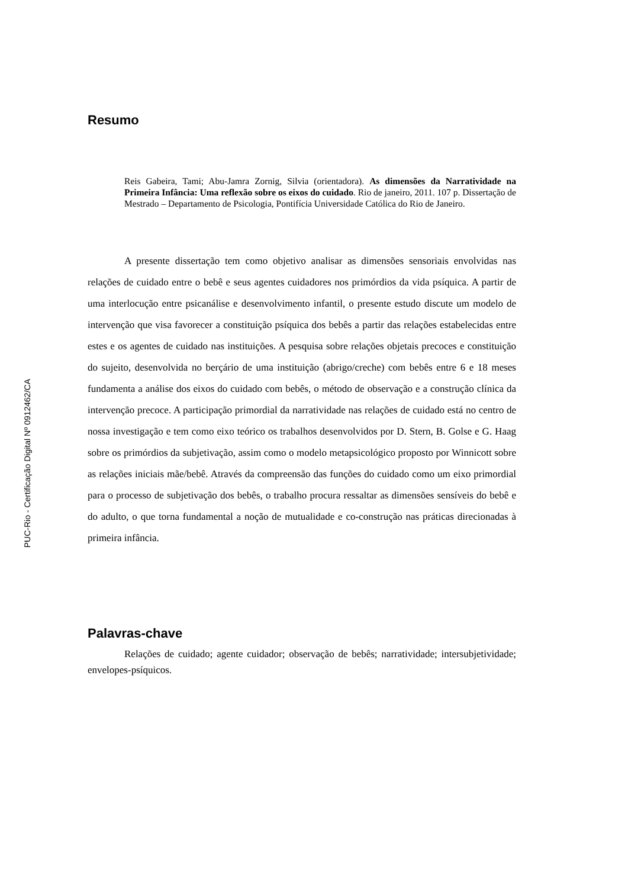PUC-Rio - Certificação Digital Nº 0912462/CA
Resumo
Reis Gabeira, Tami; Abu-Jamra Zornig, Silvia (orientadora). As dimensões da Narratividade na Primeira Infância: Uma reflexão sobre os eixos do cuidado. Rio de janeiro, 2011. 107 p. Dissertação de Mestrado – Departamento de Psicologia, Pontifícia Universidade Católica do Rio de Janeiro.
A presente dissertação tem como objetivo analisar as dimensões sensoriais envolvidas nas relações de cuidado entre o bebê e seus agentes cuidadores nos primórdios da vida psíquica. A partir de uma interlocução entre psicanálise e desenvolvimento infantil, o presente estudo discute um modelo de intervenção que visa favorecer a constituição psíquica dos bebês a partir das relações estabelecidas entre estes e os agentes de cuidado nas instituições. A pesquisa sobre relações objetais precoces e constituição do sujeito, desenvolvida no berçário de uma instituição (abrigo/creche) com bebês entre 6 e 18 meses fundamenta a análise dos eixos do cuidado com bebês, o método de observação e a construção clínica da intervenção precoce. A participação primordial da narratividade nas relações de cuidado está no centro de nossa investigação e tem como eixo teórico os trabalhos desenvolvidos por D. Stern, B. Golse e G. Haag sobre os primórdios da subjetivação, assim como o modelo metapsicológico proposto por Winnicott sobre as relações iniciais mãe/bebê. Através da compreensão das funções do cuidado como um eixo primordial para o processo de subjetivação dos bebês, o trabalho procura ressaltar as dimensões sensíveis do bebê e do adulto, o que torna fundamental a noção de mutualidade e co-construção nas práticas direcionadas à primeira infância.
Palavras-chave
Relações de cuidado; agente cuidador; observação de bebês; narratividade; intersubjetividade; envelopes-psíquicos.